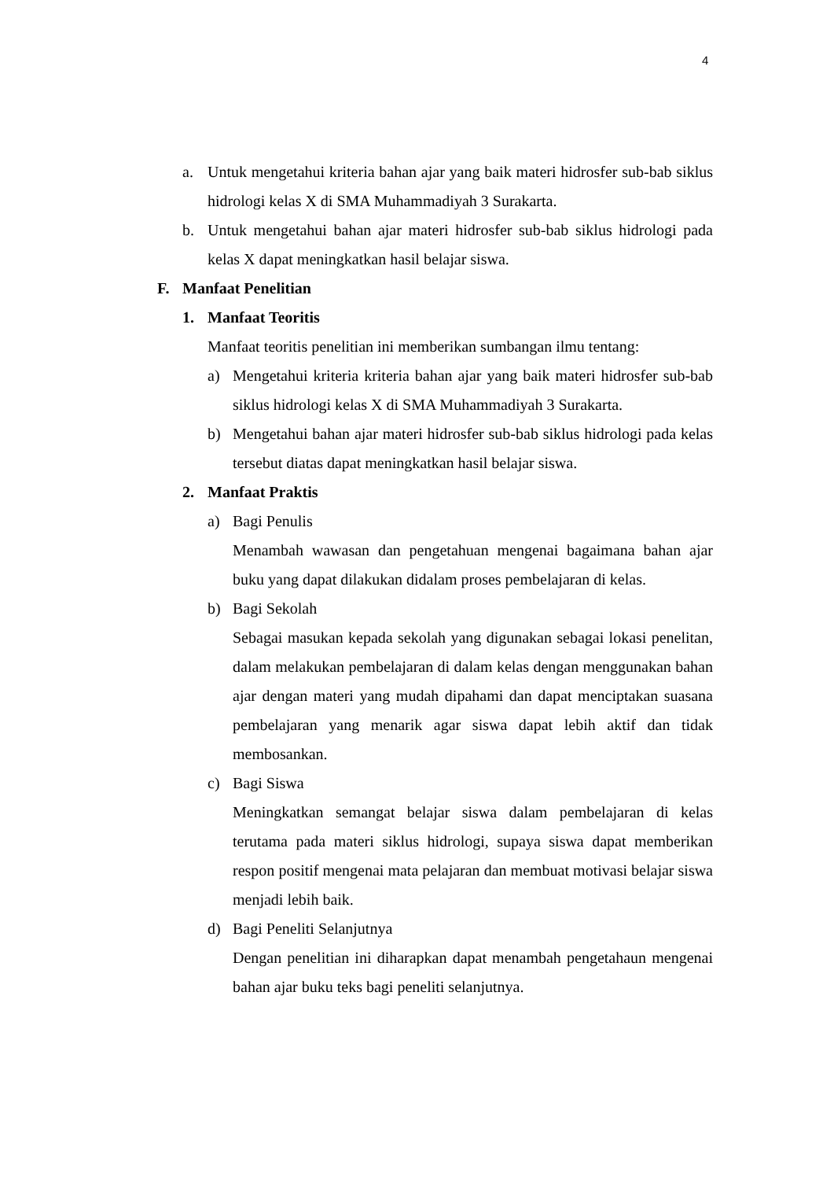4
a. Untuk mengetahui kriteria bahan ajar yang baik materi hidrosfer sub-bab siklus hidrologi kelas X di SMA Muhammadiyah 3 Surakarta.
b. Untuk mengetahui bahan ajar materi hidrosfer sub-bab siklus hidrologi pada kelas X dapat meningkatkan hasil belajar siswa.
F. Manfaat Penelitian
1. Manfaat Teoritis
Manfaat teoritis penelitian ini memberikan sumbangan ilmu tentang:
a) Mengetahui kriteria kriteria bahan ajar yang baik materi hidrosfer sub-bab siklus hidrologi kelas X di SMA Muhammadiyah 3 Surakarta.
b) Mengetahui bahan ajar materi hidrosfer sub-bab siklus hidrologi pada kelas tersebut diatas dapat meningkatkan hasil belajar siswa.
2. Manfaat Praktis
a) Bagi Penulis
Menambah wawasan dan pengetahuan mengenai bagaimana bahan ajar buku yang dapat dilakukan didalam proses pembelajaran di kelas.
b) Bagi Sekolah
Sebagai masukan kepada sekolah yang digunakan sebagai lokasi penelitan, dalam melakukan pembelajaran di dalam kelas dengan menggunakan bahan ajar dengan materi yang mudah dipahami dan dapat menciptakan suasana pembelajaran yang menarik agar siswa dapat lebih aktif dan tidak membosankan.
c) Bagi Siswa
Meningkatkan semangat belajar siswa dalam pembelajaran di kelas terutama pada materi siklus hidrologi, supaya siswa dapat memberikan respon positif mengenai mata pelajaran dan membuat motivasi belajar siswa menjadi lebih baik.
d) Bagi Peneliti Selanjutnya
Dengan penelitian ini diharapkan dapat menambah pengetahaun mengenai bahan ajar buku teks bagi peneliti selanjutnya.